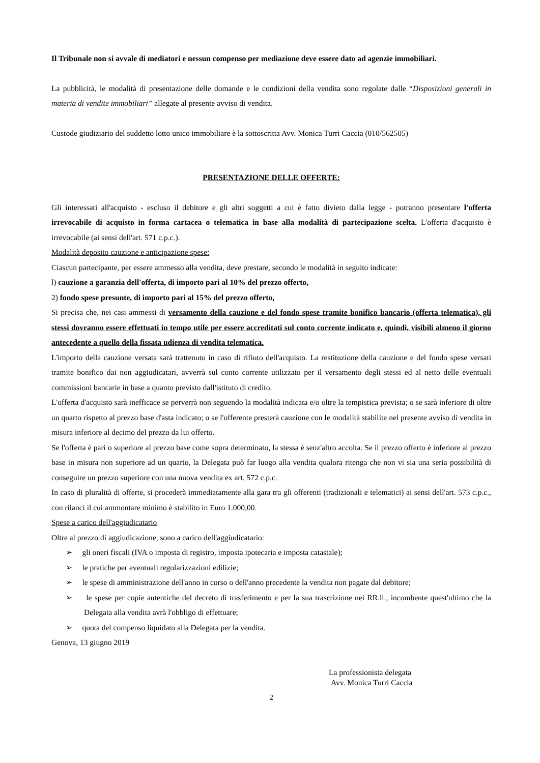Il Tribunale non si avvale di mediatori e nessun compenso per mediazione deve essere dato ad agenzie immobiliari.
La pubblicità, le modalità di presentazione delle domande e le condizioni della vendita sono regolate dalle “Disposizioni generali in materia di vendite immobiliari” allegate al presente avviso di vendita.
Custode giudiziario del suddetto lotto unico immobiliare è la sottoscritta Avv. Monica Turri Caccia (010/562505)
PRESENTAZIONE DELLE OFFERTE:
Gli interessati all'acquisto - escluso il debitore e gli altri soggetti a cui è fatto divieto dalla legge - potranno presentare l'offerta irrevocabile di acquisto in forma cartacea o telematica in base alla modalità di partecipazione scelta. L'offerta d'acquisto è irrevocabile (ai sensi dell'art. 571 c.p.c.).
Modalità deposito cauzione e anticipazione spese:
Ciascun partecipante, per essere ammesso alla vendita, deve prestare, secondo le modalità in seguito indicate:
l) cauzione a garanzia dell'offerta, di importo pari al 10% del prezzo offerto,
2) fondo spese presunte, di importo pari al 15% del prezzo offerto,
Si precisa che, nei casi ammessi di versamento della cauzione e del fondo spese tramite bonifico bancario (offerta telematica), gli stessi dovranno essere effettuati in tempo utile per essere accreditati sul conto corrente indicato e, quindi, visibili almeno il giorno antecedente a quello della fissata udienza di vendita telematica.
L'importo della cauzione versata sarà trattenuto in caso di rifiuto dell'acquisto. La restituzione della cauzione e del fondo spese versati tramite bonifico dai non aggiudicatari, avverrà sul conto corrente utilizzato per il versamento degli stessi ed al netto delle eventuali commissioni bancarie in base a quanto previsto dall'istituto di credito.
L'offerta d'acquisto sarà inefficace se perverrà non seguendo la modalità indicata e/o oltre la tempistica prevista; o se sarà inferiore di oltre un quarto rispetto al prezzo base d'asta indicato; o se l'offerente presterà cauzione con le modalità stabilite nel presente avviso di vendita in misura inferiore al decimo del prezzo da lui offerto.
Se l'offerta è pari o superiore al prezzo base come sopra determinato, la stessa è senz'altro accolta. Se il prezzo offerto è inferiore al prezzo base in misura non superiore ad un quarto, la Delegata può far luogo alla vendita qualora ritenga che non vi sia una seria possibilità di conseguire un prezzo superiore con una nuova vendita ex art. 572 c.p.c.
In caso di pluralità di offerte, si procederà immediatamente alla gara tra gli offerenti (tradizionali e telematici) ai sensi dell'art. 573 c.p.c., con rilanci il cui ammontare minimo è stabilito in Euro 1.000,00.
Spese a carico dell'aggiudicatario
Oltre al prezzo di aggiudicazione, sono a carico dell'aggiudicatario:
➢ gli oneri fiscali (IVA o imposta di registro, imposta ipotecaria e imposta catastale);
➢ le pratiche per eventuali regolarizzazioni edilizie;
➢ le spese di amministrazione dell'anno in corso o dell'anno precedente la vendita non pagate dal debitore;
➢ le spese per copie autentiche del decreto di trasferimento e per la sua trascrizione nei RR.ll., incombente quest'ultimo che la Delegata alla vendita avrà l'obbligo di effettuare;
➢ quota del compenso liquidato alla Delegata per la vendita.
Genova, 13 giugno 2019
La professionista delegata
Avv. Monica Turri Caccia
2